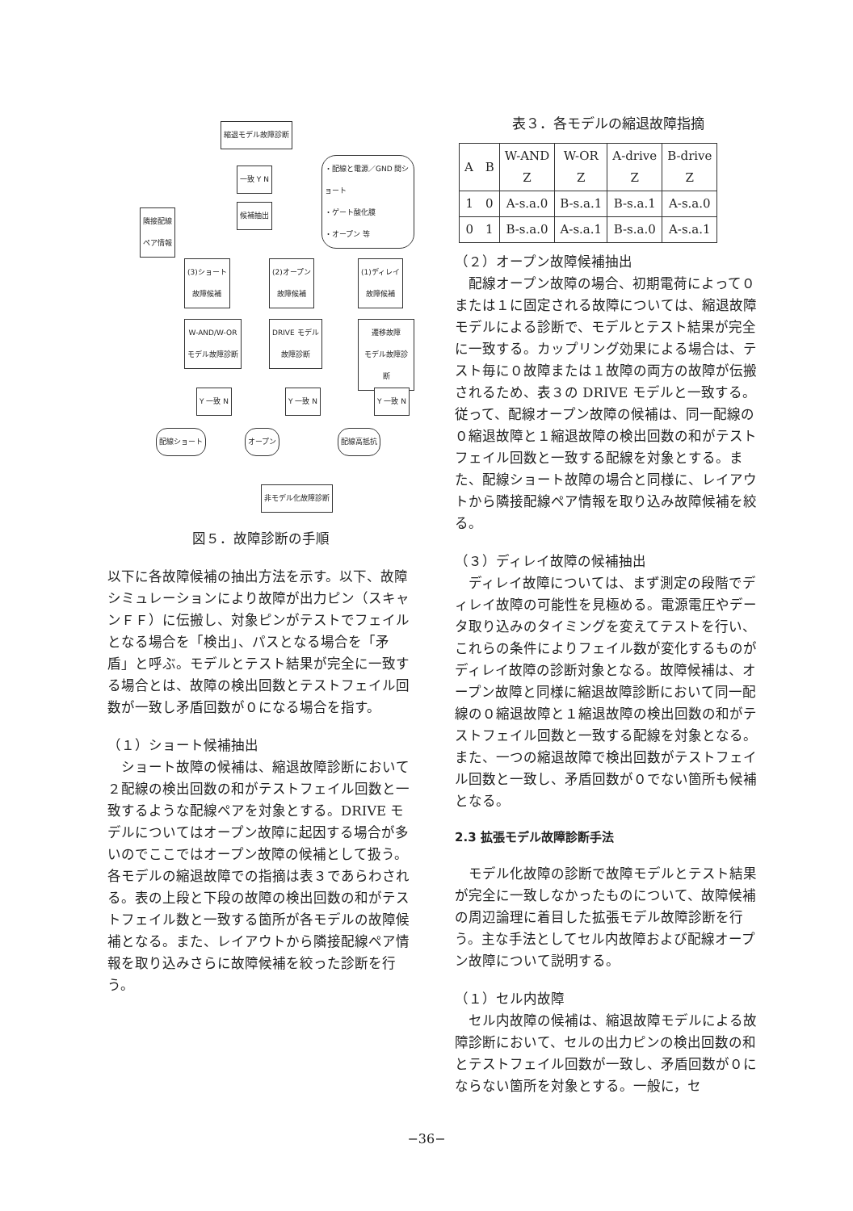縮退モデル故障診断
一致 Y N
・配線と電源／GND 間ショート
・ゲート酸化膜
・オープン 等
候補抽出
隣接配線
ペア情報
(3)ショート
故障候補
(2)オープン
故障候補
(1)ディレイ
故障候補
W-AND/W-OR
モデル故障診断
DRIVE モデル
故障診断
遷移故障
モデル故障診断
Y 一致 N Y 一致 N Y 一致 N
配線ショート オープン 配線高抵抗
非モデル化故障診断
図５．故障診断の手順
以下に各故障候補の抽出方法を示す。以下、故障シミュレーションにより故障が出力ピン（スキャンＦＦ）に伝搬し、対象ピンがテストでフェイルとなる場合を「検出」、パスとなる場合を「矛盾」と呼ぶ。モデルとテスト結果が完全に一致する場合とは、故障の検出回数とテストフェイル回数が一致し矛盾回数が０になる場合を指す。
（１）ショート候補抽出
ショート故障の候補は、縮退故障診断において２配線の検出回数の和がテストフェイル回数と一致するような配線ペアを対象とする。DRIVE モデルについてはオープン故障に起因する場合が多いのでここではオープン故障の候補として扱う。各モデルの縮退故障での指摘は表３であらわされる。表の上段と下段の故障の検出回数の和がテストフェイル数と一致する箇所が各モデルの故障候補となる。また、レイアウトから隣接配線ペア情報を取り込みさらに故障候補を絞った診断を行う。
表３．各モデルの縮退故障指摘
| A B | W-AND Z | W-OR Z | A-drive Z | B-drive Z |
| --- | --- | --- | --- | --- |
| 1 0 | A-s.a.0 | B-s.a.1 | B-s.a.1 | A-s.a.0 |
| 0 1 | B-s.a.0 | A-s.a.1 | B-s.a.0 | A-s.a.1 |
（２）オープン故障候補抽出
配線オープン故障の場合、初期電荷によって０または１に固定される故障については、縮退故障モデルによる診断で、モデルとテスト結果が完全に一致する。カップリング効果による場合は、テスト毎に０故障または１故障の両方の故障が伝搬されるため、表３の DRIVE モデルと一致する。従って、配線オープン故障の候補は、同一配線の０縮退故障と１縮退故障の検出回数の和がテストフェイル回数と一致する配線を対象とする。また、配線ショート故障の場合と同様に、レイアウトから隣接配線ペア情報を取り込み故障候補を絞る。
（３）ディレイ故障の候補抽出
ディレイ故障については、まず測定の段階でディレイ故障の可能性を見極める。電源電圧やデータ取り込みのタイミングを変えてテストを行い、これらの条件によりフェイル数が変化するものがディレイ故障の診断対象となる。故障候補は、オープン故障と同様に縮退故障診断において同一配線の０縮退故障と１縮退故障の検出回数の和がテストフェイル回数と一致する配線を対象となる。また、一つの縮退故障で検出回数がテストフェイル回数と一致し、矛盾回数が０でない箇所も候補となる。
2.3 拡張モデル故障診断手法
モデル化故障の診断で故障モデルとテスト結果が完全に一致しなかったものについて、故障候補の周辺論理に着目した拡張モデル故障診断を行う。主な手法としてセル内故障および配線オープン故障について説明する。
（１）セル内故障
セル内故障の候補は、縮退故障モデルによる故障診断において、セルの出力ピンの検出回数の和とテストフェイル回数が一致し、矛盾回数が０にならない箇所を対象とする。一般に，セ
−36−